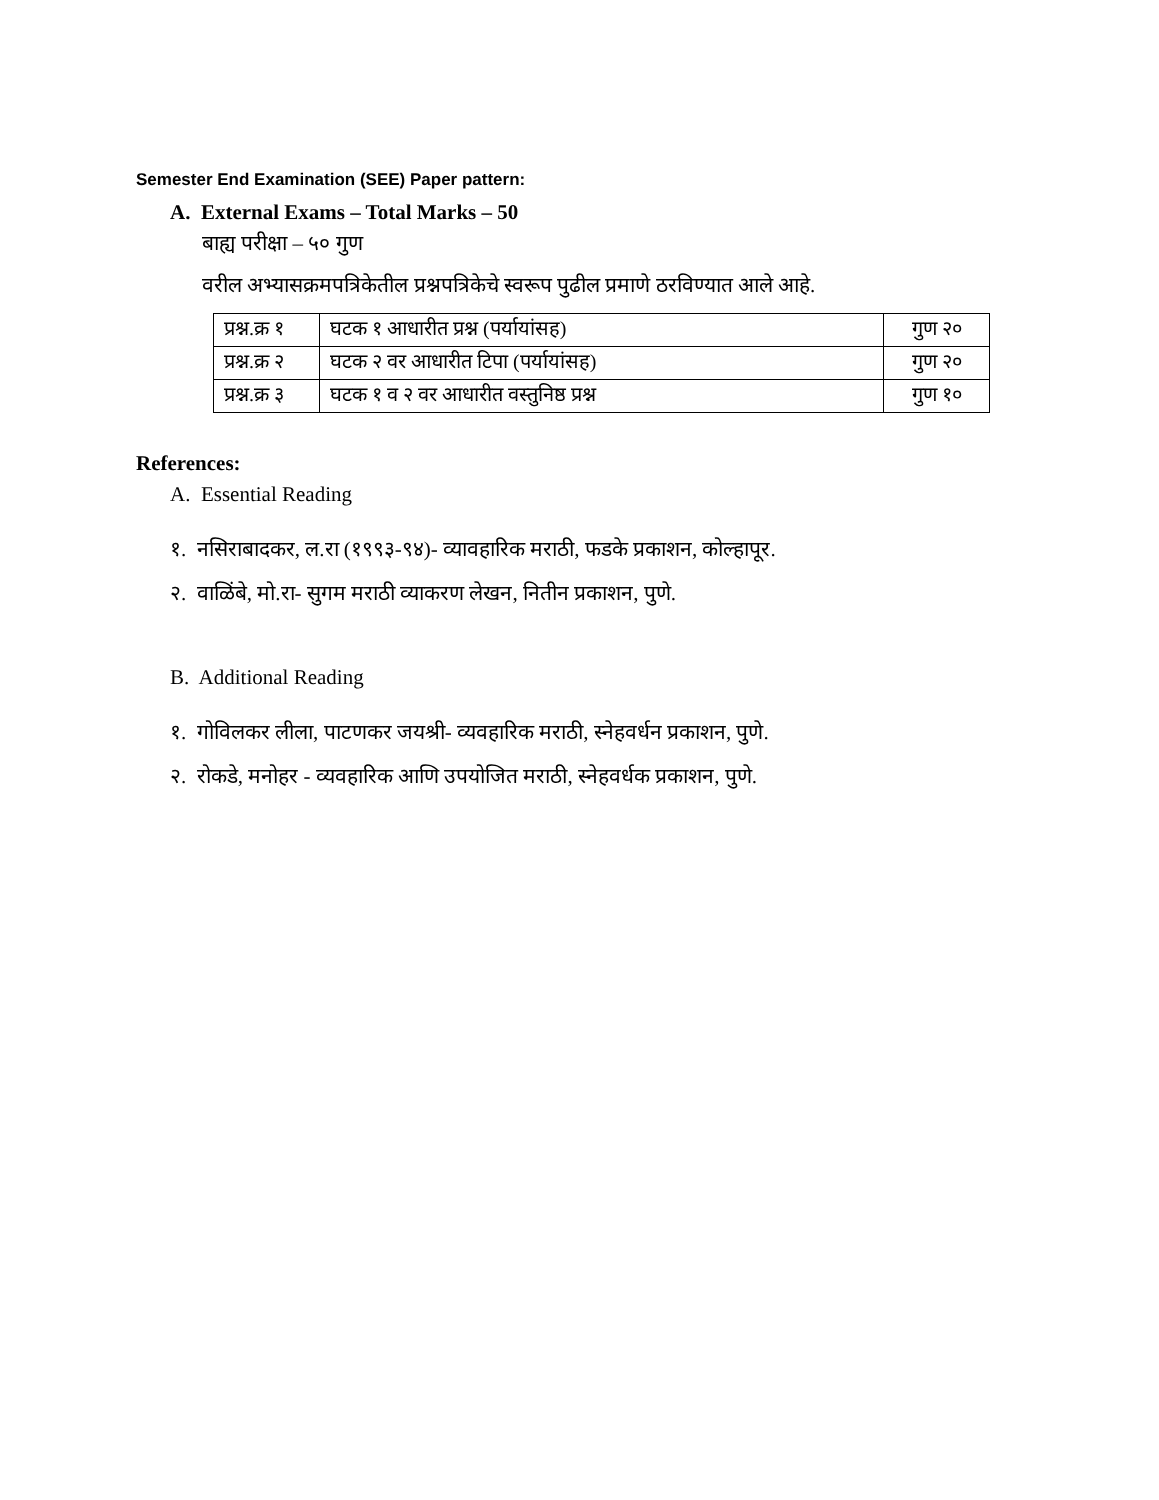Semester End Examination (SEE) Paper pattern:
A. External Exams – Total Marks – 50
बाह्य परीक्षा – ५० गुण
वरील अभ्यासक्रमपत्रिकेतील प्रश्नपत्रिकेचे स्वरूप पुढील प्रमाणे ठरविण्यात आले आहे.
| प्रश्न.क्र १ | घटक १ आधारीत प्रश्न (पर्यायांसह) | गुण २० |
| प्रश्न.क्र २ | घटक २ वर आधारीत टिपा (पर्यायांसह) | गुण २० |
| प्रश्न.क्र ३ | घटक १ व २ वर आधारीत वस्तुनिष्ठ प्रश्न | गुण १० |
References:
A. Essential Reading
१. नसिराबादकर, ल.रा (१९९३-९४)- व्यावहारिक मराठी, फडके प्रकाशन, कोल्हापूर.
२. वाळिंबे, मो.रा- सुगम मराठी व्याकरण लेखन, नितीन प्रकाशन, पुणे.
B. Additional Reading
१. गोविलकर लीला, पाटणकर जयश्री- व्यवहारिक मराठी, स्नेहवर्धन प्रकाशन, पुणे.
२. रोकडे, मनोहर - व्यवहारिक आणि उपयोजित मराठी, स्नेहवर्धक प्रकाशन, पुणे.